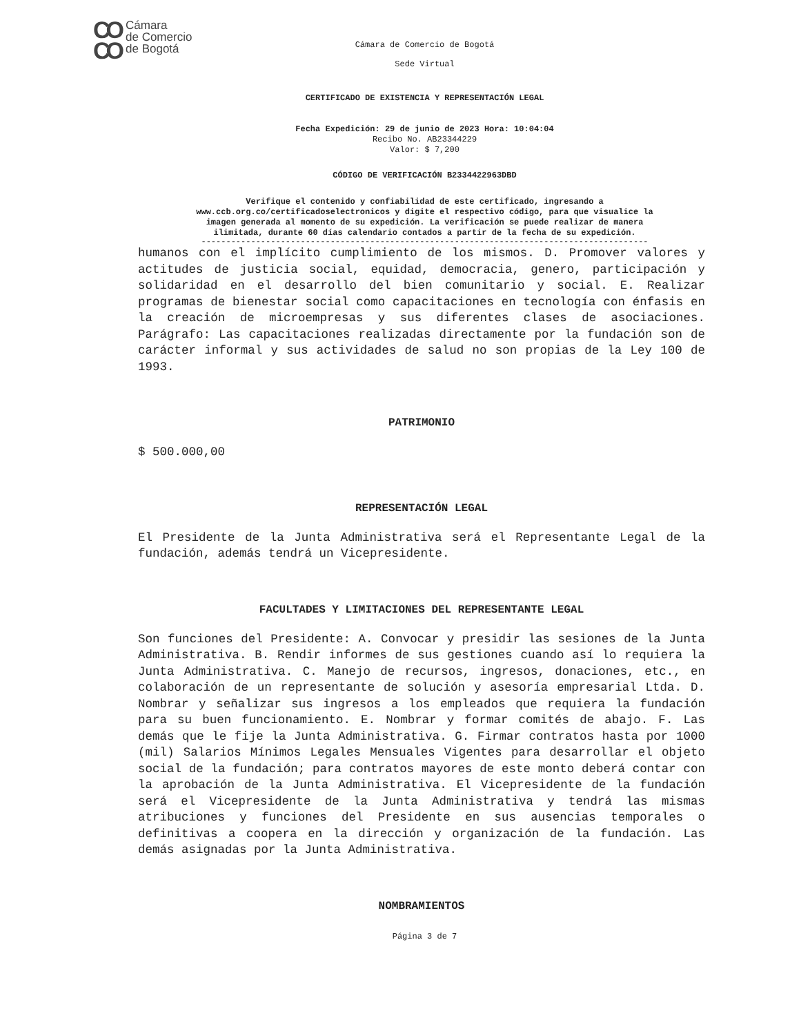CO
CO Cámara
de Comercio
de Bogotá
Cámara de Comercio de Bogotá
Sede Virtual
CERTIFICADO DE EXISTENCIA Y REPRESENTACIÓN LEGAL
Fecha Expedición: 29 de junio de 2023 Hora: 10:04:04
Recibo No. AB23344229
Valor: $ 7,200
CÓDIGO DE VERIFICACIÓN B2334422963DBD
Verifique el contenido y confiabilidad de este certificado, ingresando a
www.ccb.org.co/certificadoselectronicos y digite el respectivo código, para que visualice la
imagen generada al momento de su expedición. La verificación se puede realizar de manera
ilimitada, durante 60 días calendario contados a partir de la fecha de su expedición.
------------------------------------------------------------------------------------------
humanos con el implícito cumplimiento de los mismos. D. Promover valores y actitudes de justicia social, equidad, democracia, genero, participación y solidaridad en el desarrollo del bien comunitario y social. E. Realizar programas de bienestar social como capacitaciones en tecnología con énfasis en la creación de microempresas y sus diferentes clases de asociaciones. Parágrafo: Las capacitaciones realizadas directamente por la fundación son de carácter informal y sus actividades de salud no son propias de la Ley 100 de 1993.
PATRIMONIO
$ 500.000,00
REPRESENTACIÓN LEGAL
El Presidente de la Junta Administrativa será el Representante Legal de la fundación, además tendrá un Vicepresidente.
FACULTADES Y LIMITACIONES DEL REPRESENTANTE LEGAL
Son funciones del Presidente: A. Convocar y presidir las sesiones de la Junta Administrativa. B. Rendir informes de sus gestiones cuando así lo requiera la Junta Administrativa. C. Manejo de recursos, ingresos, donaciones, etc., en colaboración de un representante de solución y asesoría empresarial Ltda. D. Nombrar y señalizar sus ingresos a los empleados que requiera la fundación para su buen funcionamiento. E. Nombrar y formar comités de abajo. F. Las demás que le fije la Junta Administrativa. G. Firmar contratos hasta por 1000 (mil) Salarios Mínimos Legales Mensuales Vigentes para desarrollar el objeto social de la fundación; para contratos mayores de este monto deberá contar con la aprobación de la Junta Administrativa. El Vicepresidente de la fundación será el Vicepresidente de la Junta Administrativa y tendrá las mismas atribuciones y funciones del Presidente en sus ausencias temporales o definitivas a coopera en la dirección y organización de la fundación. Las demás asignadas por la Junta Administrativa.
NOMBRAMIENTOS
Página 3 de 7